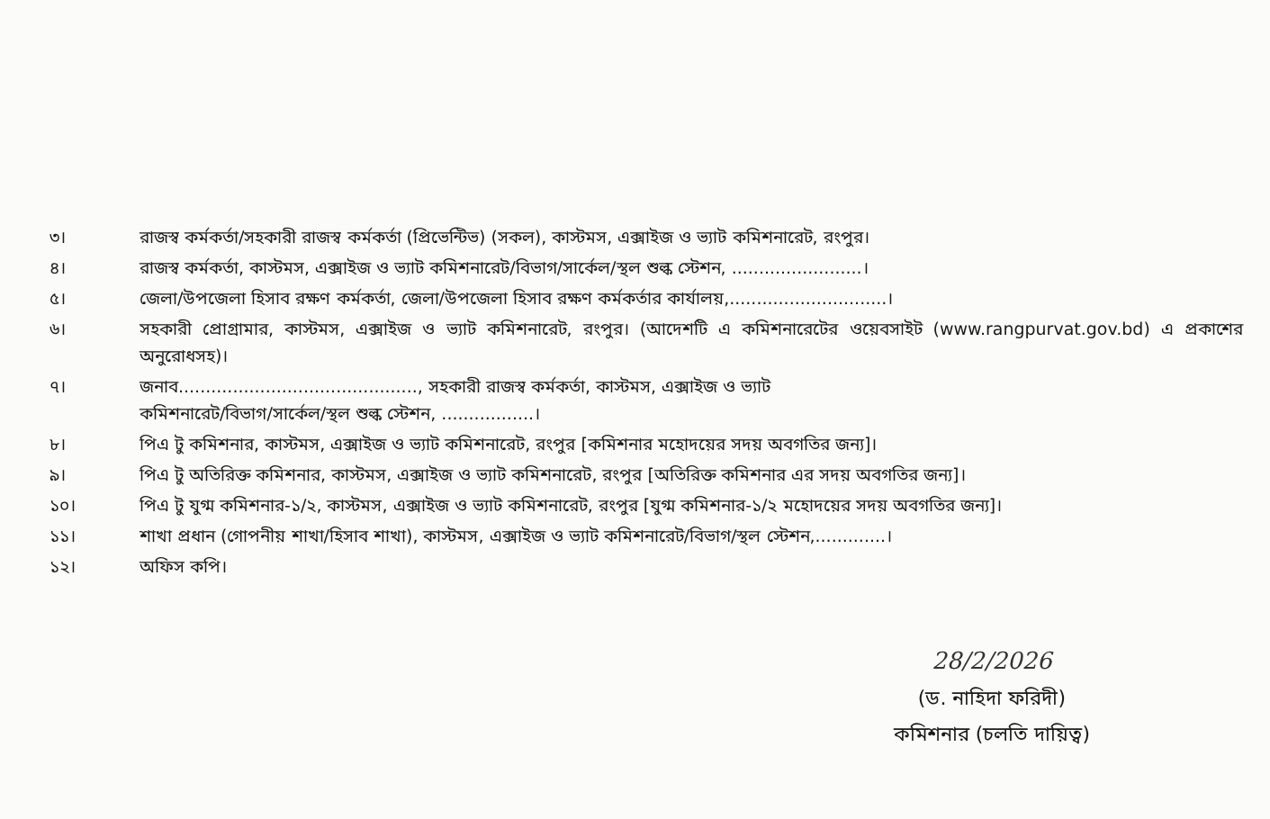৩। রাজস্ব কর্মকর্তা/সহকারী রাজস্ব কর্মকর্তা (প্রিভেন্টিভ) (সকল), কাস্টমস, এক্সাইজ ও ভ্যাট কমিশনারেট, রংপুর।
৪। রাজস্ব কর্মকর্তা, কাস্টমস, এক্সাইজ ও ভ্যাট কমিশনারেট/বিভাগ/সার্কেল/স্থল শুল্ক স্টেশন, ........................।
৫। জেলা/উপজেলা হিসাব রক্ষণ কর্মকর্তা, জেলা/উপজেলা হিসাব রক্ষণ কর্মকর্তার কার্যালয়,.............................।
৬। সহকারী প্রোগ্রামার, কাস্টমস, এক্সাইজ ও ভ্যাট কমিশনারেট, রংপুর। (আদেশটি এ কমিশনারেটের ওয়েবসাইট (www.rangpurvat.gov.bd) এ প্রকাশের অনুরোধসহ)।
৭। জনাব............................................, সহকারী রাজস্ব কর্মকর্তা, কাস্টমস, এক্সাইজ ও ভ্যাট
কমিশনারেট/বিভাগ/সার্কেল/স্থল শুল্ক স্টেশন, .................।
৮। পিএ টু কমিশনার, কাস্টমস, এক্সাইজ ও ভ্যাট কমিশনারেট, রংপুর [কমিশনার মহোদয়ের সদয় অবগতির জন্য]।
৯। পিএ টু অতিরিক্ত কমিশনার, কাস্টমস, এক্সাইজ ও ভ্যাট কমিশনারেট, রংপুর [অতিরিক্ত কমিশনার এর সদয় অবগতির জন্য]।
১০। পিএ টু যুগ্ম কমিশনার-১/২, কাস্টমস, এক্সাইজ ও ভ্যাট কমিশনারেট, রংপুর [যুগ্ম কমিশনার-১/২ মহোদয়ের সদয় অবগতির জন্য]।
১১। শাখা প্রধান (গোপনীয় শাখা/হিসাব শাখা), কাস্টমস, এক্সাইজ ও ভ্যাট কমিশনারেট/বিভাগ/স্থল স্টেশন,.............।
১২। অফিস কপি।
28/2/2026
(ড. নাহিদা ফরিদী)
কমিশনার (চলতি দায়িত্ব)